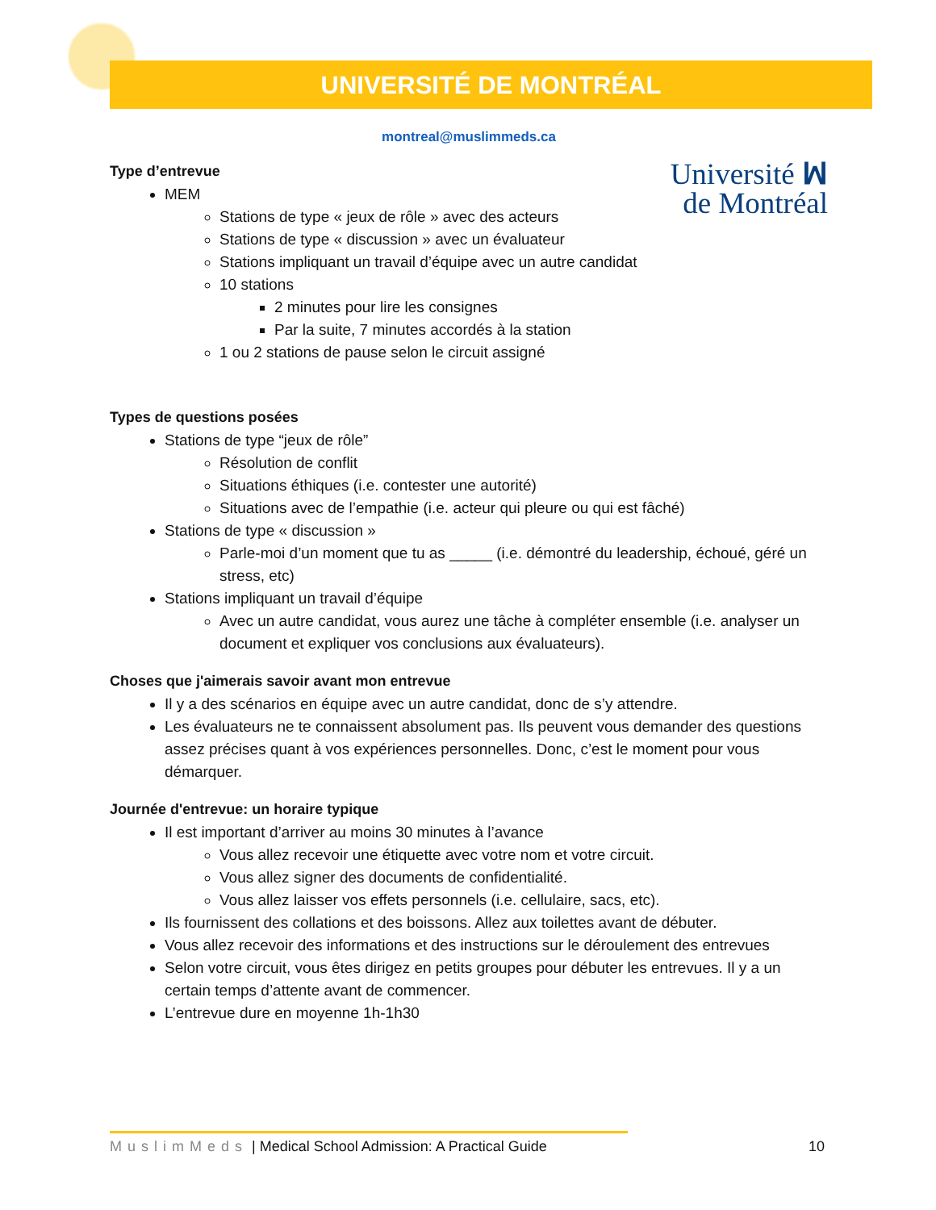UNIVERSITÉ DE MONTRÉAL
montreal@muslimmeds.ca
Université ꟽ
de Montréal
Type d’entrevue
MEM
Stations de type « jeux de rôle » avec des acteurs
Stations de type « discussion » avec un évaluateur
Stations impliquant un travail d’équipe avec un autre candidat
10 stations
2 minutes pour lire les consignes
Par la suite, 7 minutes accordés à la station
1 ou 2 stations de pause selon le circuit assigné
Types de questions posées
Stations de type “jeux de rôle”
Résolution de conflit
Situations éthiques (i.e. contester une autorité)
Situations avec de l’empathie (i.e. acteur qui pleure ou qui est fâché)
Stations de type « discussion »
Parle-moi d’un moment que tu as _____ (i.e. démontré du leadership, échoué, géré un stress, etc)
Stations impliquant un travail d’équipe
Avec un autre candidat, vous aurez une tâche à compléter ensemble (i.e. analyser un document et expliquer vos conclusions aux évaluateurs).
Choses que j'aimerais savoir avant mon entrevue
Il y a des scénarios en équipe avec un autre candidat, donc de s’y attendre.
Les évaluateurs ne te connaissent absolument pas. Ils peuvent vous demander des questions assez précises quant à vos expériences personnelles. Donc, c’est le moment pour vous démarquer.
Journée d'entrevue: un horaire typique
Il est important d’arriver au moins 30 minutes à l’avance
Vous allez recevoir une étiquette avec votre nom et votre circuit.
Vous allez signer des documents de confidentialité.
Vous allez laisser vos effets personnels (i.e. cellulaire, sacs, etc).
Ils fournissent des collations et des boissons. Allez aux toilettes avant de débuter.
Vous allez recevoir des informations et des instructions sur le déroulement des entrevues
Selon votre circuit, vous êtes dirigez en petits groupes pour débuter les entrevues. Il y a un certain temps d’attente avant de commencer.
L’entrevue dure en moyenne 1h-1h30
MuslimMeds | Medical School Admission: A Practical Guide 10